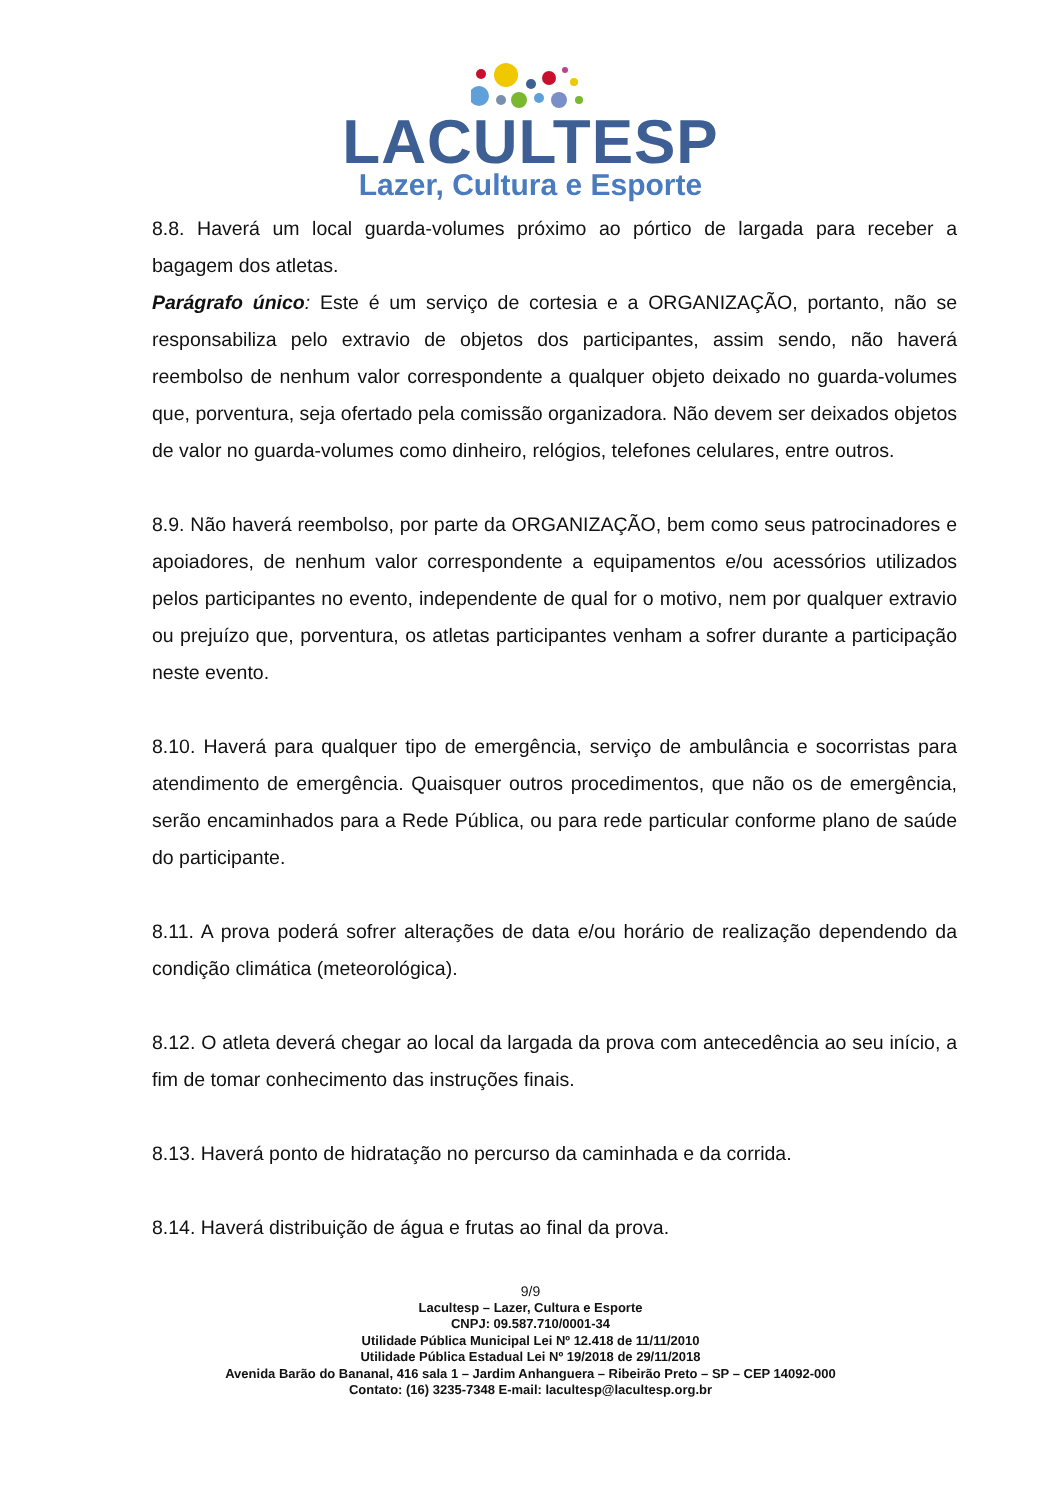LACULTESP
Lazer, Cultura e Esporte
8.8. Haverá um local guarda-volumes próximo ao pórtico de largada para receber a bagagem dos atletas.
Parágrafo único: Este é um serviço de cortesia e a ORGANIZAÇÃO, portanto, não se responsabiliza pelo extravio de objetos dos participantes, assim sendo, não haverá reembolso de nenhum valor correspondente a qualquer objeto deixado no guarda-volumes que, porventura, seja ofertado pela comissão organizadora. Não devem ser deixados objetos de valor no guarda-volumes como dinheiro, relógios, telefones celulares, entre outros.
8.9. Não haverá reembolso, por parte da ORGANIZAÇÃO, bem como seus patrocinadores e apoiadores, de nenhum valor correspondente a equipamentos e/ou acessórios utilizados pelos participantes no evento, independente de qual for o motivo, nem por qualquer extravio ou prejuízo que, porventura, os atletas participantes venham a sofrer durante a participação neste evento.
8.10. Haverá para qualquer tipo de emergência, serviço de ambulância e socorristas para atendimento de emergência. Quaisquer outros procedimentos, que não os de emergência, serão encaminhados para a Rede Pública, ou para rede particular conforme plano de saúde do participante.
8.11. A prova poderá sofrer alterações de data e/ou horário de realização dependendo da condição climática (meteorológica).
8.12. O atleta deverá chegar ao local da largada da prova com antecedência ao seu início, a fim de tomar conhecimento das instruções finais.
8.13. Haverá ponto de hidratação no percurso da caminhada e da corrida.
8.14. Haverá distribuição de água e frutas ao final da prova.
9/9
Lacultesp – Lazer, Cultura e Esporte
CNPJ: 09.587.710/0001-34
Utilidade Pública Municipal Lei Nº 12.418 de 11/11/2010
Utilidade Pública Estadual Lei Nº 19/2018 de 29/11/2018
Avenida Barão do Bananal, 416 sala 1 – Jardim Anhanguera – Ribeirão Preto – SP – CEP 14092-000
Contato: (16) 3235-7348 E-mail: lacultesp@lacultesp.org.br